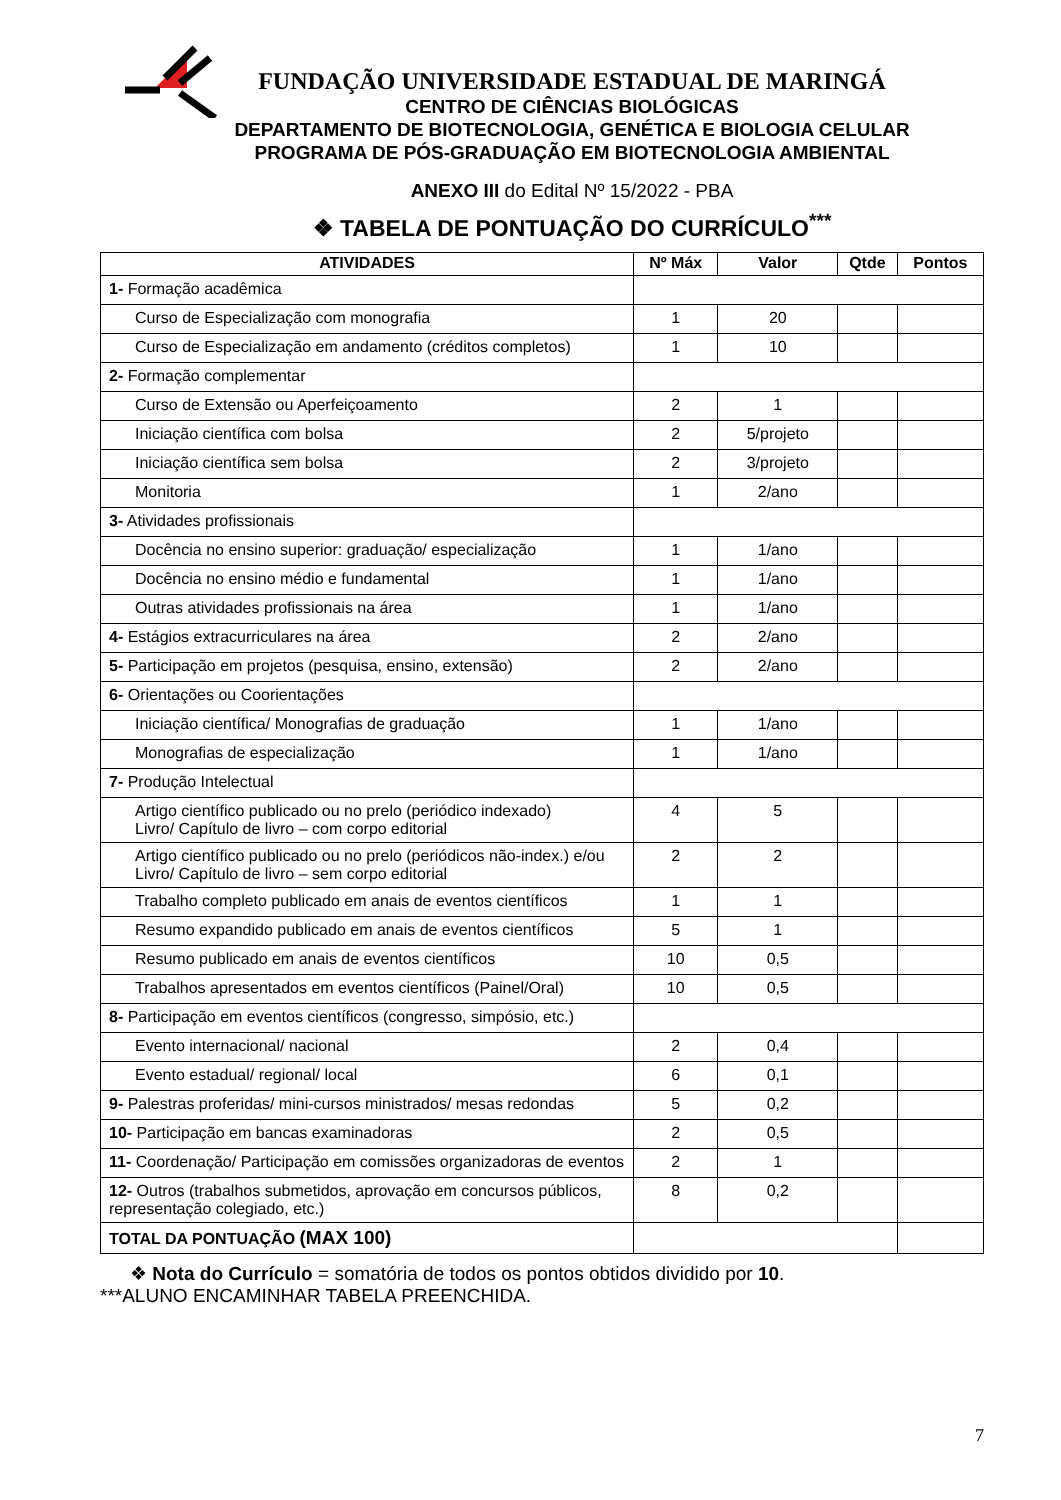FUNDAÇÃO UNIVERSIDADE ESTADUAL DE MARINGÁ
CENTRO DE CIÊNCIAS BIOLÓGICAS
DEPARTAMENTO DE BIOTECNOLOGIA, GENÉTICA E BIOLOGIA CELULAR
PROGRAMA DE PÓS-GRADUAÇÃO EM BIOTECNOLOGIA AMBIENTAL
ANEXO III do Edital Nº 15/2022 - PBA
❖ TABELA DE PONTUAÇÃO DO CURRÍCULO<sup>***</sup>
| ATIVIDADES | Nº Máx | Valor | Qtde | Pontos |
| --- | --- | --- | --- | --- |
| 1- Formação acadêmica | | | | |
| Curso de Especialização com monografia | 1 | 20 | | |
| Curso de Especialização em andamento (créditos completos) | 1 | 10 | | |
| 2- Formação complementar | | | | |
| Curso de Extensão ou Aperfeiçoamento | 2 | 1 | | |
| Iniciação científica com bolsa | 2 | 5/projeto | | |
| Iniciação científica sem bolsa | 2 | 3/projeto | | |
| Monitoria | 1 | 2/ano | | |
| 3- Atividades profissionais | | | | |
| Docência no ensino superior: graduação/ especialização | 1 | 1/ano | | |
| Docência no ensino médio e fundamental | 1 | 1/ano | | |
| Outras atividades profissionais na área | 1 | 1/ano | | |
| 4- Estágios extracurriculares na área | 2 | 2/ano | | |
| 5- Participação em projetos (pesquisa, ensino, extensão) | 2 | 2/ano | | |
| 6- Orientações ou Coorientações | | | | |
| Iniciação científica/ Monografias de graduação | 1 | 1/ano | | |
| Monografias de especialização | 1 | 1/ano | | |
| 7- Produção Intelectual | | | | |
| Artigo científico publicado ou no prelo (periódico indexado) Livro/ Capítulo de livro – com corpo editorial | 4 | 5 | | |
| Artigo científico publicado ou no prelo (periódicos não-index.) e/ou Livro/ Capítulo de livro – sem corpo editorial | 2 | 2 | | |
| Trabalho completo publicado em anais de eventos científicos | 1 | 1 | | |
| Resumo expandido publicado em anais de eventos científicos | 5 | 1 | | |
| Resumo publicado em anais de eventos científicos | 10 | 0,5 | | |
| Trabalhos apresentados em eventos científicos (Painel/Oral) | 10 | 0,5 | | |
| 8- Participação em eventos científicos (congresso, simpósio, etc.) | | | | |
| Evento internacional/ nacional | 2 | 0,4 | | |
| Evento estadual/ regional/ local | 6 | 0,1 | | |
| 9- Palestras proferidas/ mini-cursos ministrados/ mesas redondas | 5 | 0,2 | | |
| 10- Participação em bancas examinadoras | 2 | 0,5 | | |
| 11- Coordenação/ Participação em comissões organizadoras de eventos | 2 | 1 | | |
| 12- Outros (trabalhos submetidos, aprovação em concursos públicos, representação colegiado, etc.) | 8 | 0,2 | | |
| TOTAL DA PONTUAÇÃO (MAX 100) | | | | |
❖ Nota do Currículo = somatória de todos os pontos obtidos dividido por 10.
***ALUNO ENCAMINHAR TABELA PREENCHIDA.
7